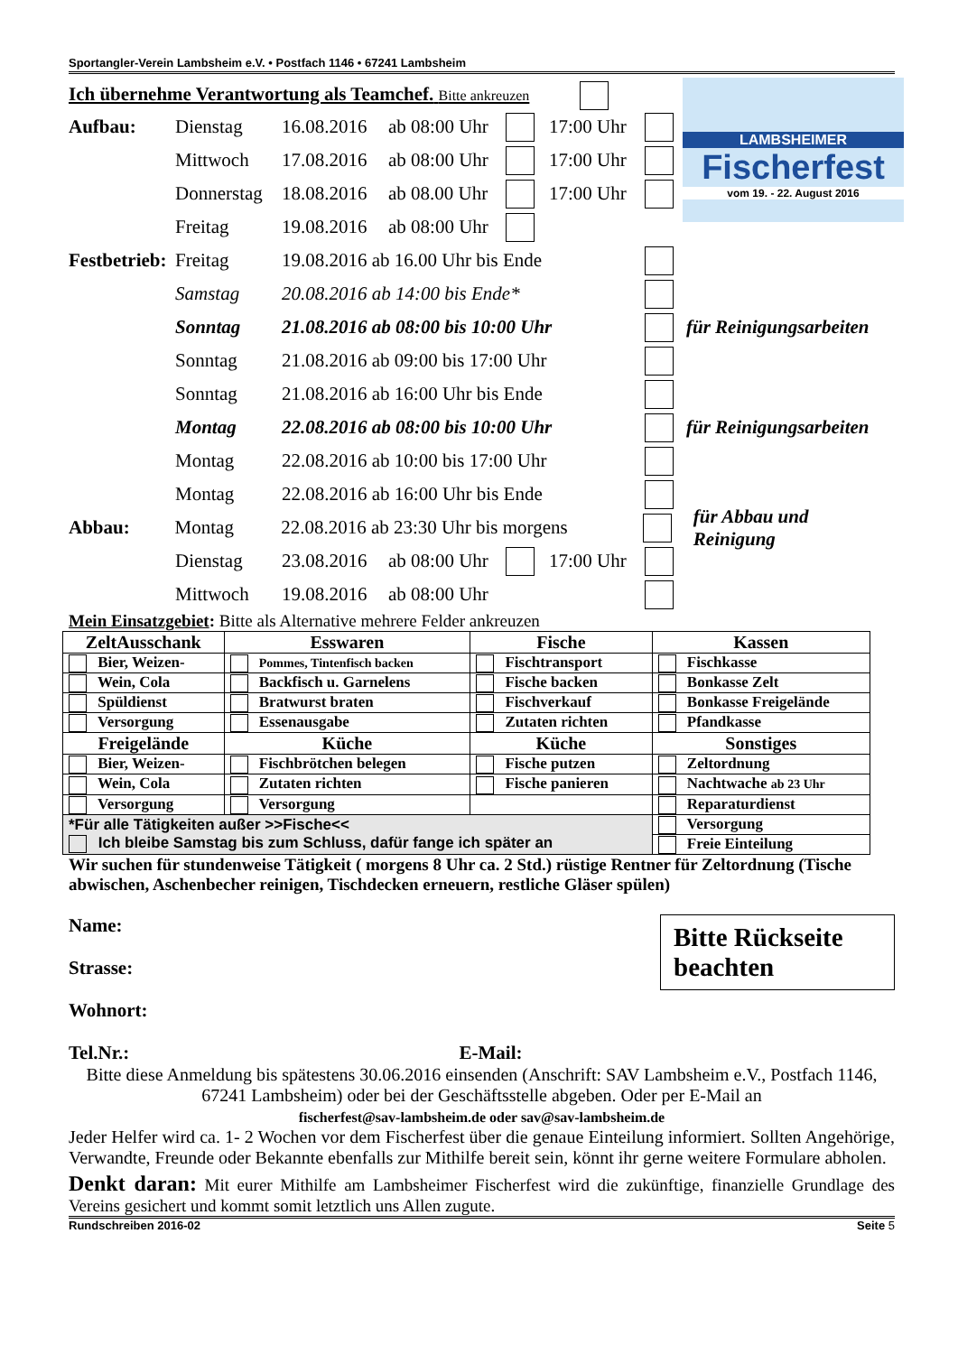Sportangler-Verein Lambsheim e.V. • Postfach 1146 • 67241 Lambsheim
LAMBSHEIMER
Fischerfest
vom 19. - 22. August 2016
Ich übernehme Verantwortung als Teamchef. Bitte ankreuzen
Aufbau: Dienstag 16.08.2016 ab 08:00 Uhr 17:00 Uhr
Mittwoch 17.08.2016 ab 08:00 Uhr 17:00 Uhr
Donnerstag 18.08.2016 ab 08.00 Uhr 17:00 Uhr
Freitag 19.08.2016 ab 08:00 Uhr
Festbetrieb: Freitag 19.08.2016 ab 16.00 Uhr bis Ende
Samstag 20.08.2016 ab 14:00 bis Ende*
Sonntag 21.08.2016 ab 08:00 bis 10:00 Uhr für Reinigungsarbeiten
Sonntag 21.08.2016 ab 09:00 bis 17:00 Uhr
Sonntag 21.08.2016 ab 16:00 Uhr bis Ende
Montag 22.08.2016 ab 08:00 bis 10:00 Uhr für Reinigungsarbeiten
Montag 22.08.2016 ab 10:00 bis 17:00 Uhr
Montag 22.08.2016 ab 16:00 Uhr bis Ende
Abbau: Montag 22.08.2016 ab 23:30 Uhr bis morgens für Abbau und Reinigung
Dienstag 23.08.2016 ab 08:00 Uhr 17:00 Uhr
Mittwoch 19.08.2016 ab 08:00 Uhr
Mein Einsatzgebiet: Bitte als Alternative mehrere Felder ankreuzen
| ZeltAusschank | Esswaren | Fische | Kassen |
| --- | --- | --- | --- |
| Bier, Weizen- | Pommes, Tintenfisch backen | Fischtransport | Fischkasse |
| Wein, Cola | Backfisch u. Garnelens | Fische backen | Bonkasse Zelt |
| Spüldienst | Bratwurst braten | Fischverkauf | Bonkasse Freigelände |
| Versorgung | Essenausgabe | Zutaten richten | Pfandkasse |
| Freigelände | Küche | Küche | Sonstiges |
| Bier, Weizen- | Fischbrötchen belegen | Fische putzen | Zeltordnung |
| Wein, Cola | Zutaten richten | Fische panieren | Nachtwache ab 23 Uhr |
| Versorgung | Versorgung | | Reparaturdienst |
| *Für alle Tätigkeiten außer >>Fische<< Ich bleibe Samstag bis zum Schluss, dafür fange ich später an | | | Versorgung |
| | | | Freie Einteilung |
Wir suchen für stundenweise Tätigkeit ( morgens 8 Uhr ca. 2 Std.) rüstige Rentner für Zeltordnung (Tische abwischen, Aschenbecher reinigen, Tischdecken erneuern, restliche Gläser spülen)
Bitte Rückseite beachten
Name:
Strasse:
Wohnort:
Tel.Nr.: E-Mail:
Bitte diese Anmeldung bis spätestens 30.06.2016 einsenden (Anschrift: SAV Lambsheim e.V., Postfach 1146, 67241 Lambsheim) oder bei der Geschäftsstelle abgeben. Oder per E-Mail an
fischerfest@sav-lambsheim.de oder sav@sav-lambsheim.de
Jeder Helfer wird ca. 1- 2 Wochen vor dem Fischerfest über die genaue Einteilung informiert. Sollten Angehörige, Verwandte, Freunde oder Bekannte ebenfalls zur Mithilfe bereit sein, könnt ihr gerne weitere Formulare abholen.
Denkt daran: Mit eurer Mithilfe am Lambsheimer Fischerfest wird die zukünftige, finanzielle Grundlage des Vereins gesichert und kommt somit letztlich uns Allen zugute.
Rundschreiben 2016-02 Seite 5